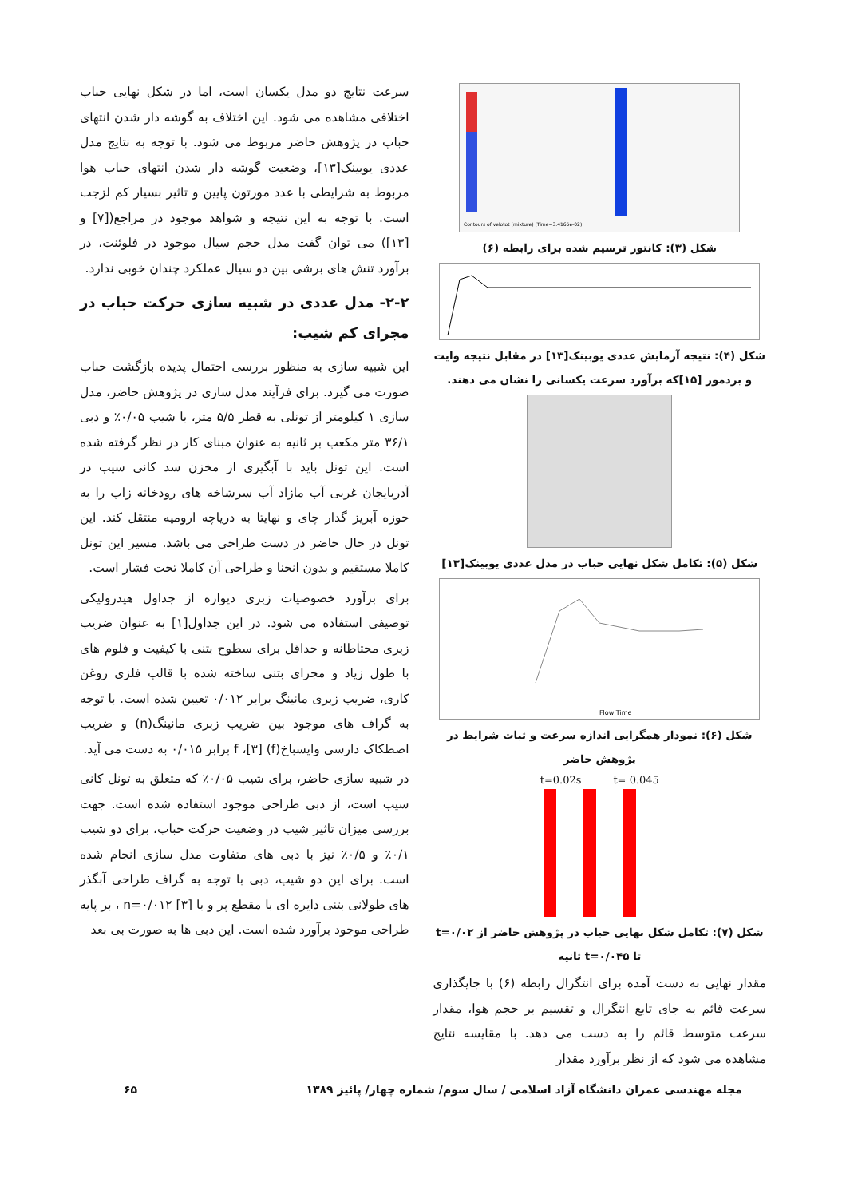Contours of velotot (mixture) (Time=3.4165e-02)
شکل (۳): کانتور ترسیم شده برای رابطه (۶)
شکل (۴): نتیجه آزمایش عددی یوبینک[۱۳] در مقابل نتیجه وایت و بردمور [۱۵]که برآورد سرعت یکسانی را نشان می دهند.
شکل (۵): تکامل شکل نهایی حباب در مدل عددی یوبینک[۱۳]
Flow Time
شکل (۶): نمودار همگرایی اندازه سرعت و ثبات شرایط در پژوهش حاضر
t=0.02s t= 0.045
شکل (۷): تکامل شکل نهایی حباب در پژوهش حاضر از t=۰/۰۲ تا t=۰/۰۴۵ ثانیه
مقدار نهایی به دست آمده برای انتگرال رابطه (۶) با جایگذاری سرعت قائم به جای تابع انتگرال و تقسیم بر حجم هوا، مقدار سرعت متوسط قائم را به دست می دهد. با مقایسه نتایج مشاهده می شود که از نظر برآورد مقدار
سرعت نتایج دو مدل یکسان است، اما در شکل نهایی حباب اختلافی مشاهده می شود. این اختلاف به گوشه دار شدن انتهای حباب در پژوهش حاضر مربوط می شود. با توجه به نتایج مدل عددی یوبینک[۱۳]، وضعیت گوشه دار شدن انتهای حباب هوا مربوط به شرایطی با عدد مورتون پایین و تاثیر بسیار کم لزجت است. با توجه به این نتیجه و شواهد موجود در مراجع([۷] و [۱۳]) می توان گفت مدل حجم سیال موجود در فلوئنت، در برآورد تنش های برشی بین دو سیال عملکرد چندان خوبی ندارد.
۲-۲- مدل عددی در شبیه سازی حرکت حباب در مجرای کم شیب:
این شبیه سازی به منظور بررسی احتمال پدیده بازگشت حباب صورت می گیرد. برای فرآیند مدل سازی در پژوهش حاضر، مدل سازی ۱ کیلومتر از تونلی به قطر ۵/۵ متر، با شیب ۰/۰۵٪ و دبی ۳۶/۱ متر مکعب بر ثانیه به عنوان مبنای کار در نظر گرفته شده است. این تونل باید با آبگیری از مخزن سد کانی سیب در آذربایجان غربی آب مازاد آب سرشاخه های رودخانه زاب را به حوزه آبریز گدار چای و نهایتا به دریاچه ارومیه منتقل کند. این تونل در حال حاضر در دست طراحی می باشد. مسیر این تونل کاملا مستقیم و بدون انحنا و طراحی آن کاملا تحت فشار است.
برای برآورد خصوصیات زبری دیواره از جداول هیدرولیکی توصیفی استفاده می شود. در این جداول[۱] به عنوان ضریب زبری محتاطانه و حداقل برای سطوح بتنی با کیفیت و فلوم های با طول زیاد و مجرای بتنی ساخته شده با قالب فلزی روغن کاری، ضریب زبری مانینگ برابر ۰/۰۱۲ تعیین شده است. با توجه به گراف های موجود بین ضریب زبری مانینگ(n) و ضریب اصطکاک دارسی وایسباخ(f) [۳]، f برابر ۰/۰۱۵ به دست می آید.
در شبیه سازی حاضر، برای شیب ۰/۰۵٪ که متعلق به تونل کانی سیب است، از دبی طراحی موجود استفاده شده است. جهت بررسی میزان تاثیر شیب در وضعیت حرکت حباب، برای دو شیب ۰/۱٪ و ۰/۵٪ نیز با دبی های متفاوت مدل سازی انجام شده است. برای این دو شیب، دبی با توجه به گراف طراحی آبگذر های طولانی بتنی دایره ای با مقطع پر و با n=۰/۰۱۲ [۳] ، بر پایه طراحی موجود برآورد شده است. این دبی ها به صورت بی بعد
مجله مهندسی عمران دانشگاه آزاد اسلامی / سال سوم/ شماره چهار/ پائیز ۱۳۸۹ ۶۵